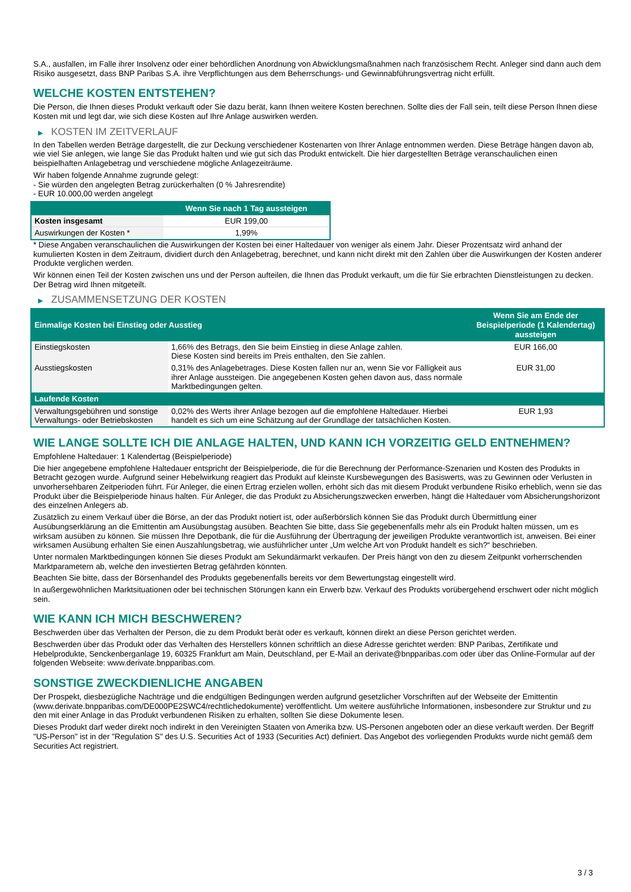S.A., ausfallen, im Falle ihrer Insolvenz oder einer behördlichen Anordnung von Abwicklungsmaßnahmen nach französischem Recht. Anleger sind dann auch dem Risiko ausgesetzt, dass BNP Paribas S.A. ihre Verpflichtungen aus dem Beherrschungs- und Gewinnabführungsvertrag nicht erfüllt.
WELCHE KOSTEN ENTSTEHEN?
Die Person, die Ihnen dieses Produkt verkauft oder Sie dazu berät, kann Ihnen weitere Kosten berechnen. Sollte dies der Fall sein, teilt diese Person Ihnen diese Kosten mit und legt dar, wie sich diese Kosten auf Ihre Anlage auswirken werden.
▶ KOSTEN IM ZEITVERLAUF
In den Tabellen werden Beträge dargestellt, die zur Deckung verschiedener Kostenarten von Ihrer Anlage entnommen werden. Diese Beträge hängen davon ab, wie viel Sie anlegen, wie lange Sie das Produkt halten und wie gut sich das Produkt entwickelt. Die hier dargestellten Beträge veranschaulichen einen beispielhaften Anlagebetrag und verschiedene mögliche Anlagezeiträume.
Wir haben folgende Annahme zugrunde gelegt:
- Sie würden den angelegten Betrag zurückerhalten (0 % Jahresrendite)
- EUR 10.000,00 werden angelegt
| | Wenn Sie nach 1 Tag aussteigen |
| --- | --- |
| Kosten insgesamt | EUR 199,00 |
| Auswirkungen der Kosten * | 1,99% |
* Diese Angaben veranschaulichen die Auswirkungen der Kosten bei einer Haltedauer von weniger als einem Jahr. Dieser Prozentsatz wird anhand der kumulierten Kosten in dem Zeitraum, dividiert durch den Anlagebetrag, berechnet, und kann nicht direkt mit den Zahlen über die Auswirkungen der Kosten anderer Produkte verglichen werden.
Wir können einen Teil der Kosten zwischen uns und der Person aufteilen, die Ihnen das Produkt verkauft, um die für Sie erbrachten Dienstleistungen zu decken. Der Betrag wird Ihnen mitgeteilt.
▶ ZUSAMMENSETZUNG DER KOSTEN
| Einmalige Kosten bei Einstieg oder Ausstieg | | Wenn Sie am Ende der Beispielperiode (1 Kalendertag) aussteigen |
| --- | --- | --- |
| Einstiegskosten | 1,66% des Betrags, den Sie beim Einstieg in diese Anlage zahlen. Diese Kosten sind bereits im Preis enthalten, den Sie zahlen. | EUR 166,00 |
| Ausstiegskosten | 0,31% des Anlagebetrages. Diese Kosten fallen nur an, wenn Sie vor Fälligkeit aus ihrer Anlage aussteigen. Die angegebenen Kosten gehen davon aus, dass normale Marktbedingungen gelten. | EUR 31,00 |
| Laufende Kosten | | |
| Verwaltungsgebühren und sonstige Verwaltungs- oder Betriebskosten | 0,02% des Werts ihrer Anlage bezogen auf die empfohlene Haltedauer. Hierbei handelt es sich um eine Schätzung auf der Grundlage der tatsächlichen Kosten. | EUR 1,93 |
WIE LANGE SOLLTE ICH DIE ANLAGE HALTEN, UND KANN ICH VORZEITIG GELD ENTNEHMEN?
Empfohlene Haltedauer: 1 Kalendertag (Beispielperiode)
Die hier angegebene empfohlene Haltedauer entspricht der Beispielperiode, die für die Berechnung der Performance-Szenarien und Kosten des Produkts in Betracht gezogen wurde. Aufgrund seiner Hebelwirkung reagiert das Produkt auf kleinste Kursbewegungen des Basiswerts, was zu Gewinnen oder Verlusten in unvorhersehbaren Zeitperioden führt. Für Anleger, die einen Ertrag erzielen wollen, erhöht sich das mit diesem Produkt verbundene Risiko erheblich, wenn sie das Produkt über die Beispielperiode hinaus halten. Für Anleger, die das Produkt zu Absicherungszwecken erwerben, hängt die Haltedauer vom Absicherungshorizont des einzelnen Anlegers ab.
Zusätzlich zu einem Verkauf über die Börse, an der das Produkt notiert ist, oder außerbörslich können Sie das Produkt durch Übermittlung einer Ausübungserklärung an die Emittentin am Ausübungstag ausüben. Beachten Sie bitte, dass Sie gegebenenfalls mehr als ein Produkt halten müssen, um es wirksam ausüben zu können. Sie müssen Ihre Depotbank, die für die Ausführung der Übertragung der jeweiligen Produkte verantwortlich ist, anweisen. Bei einer wirksamen Ausübung erhalten Sie einen Auszahlungsbetrag, wie ausführlicher unter „Um welche Art von Produkt handelt es sich?“ beschrieben.
Unter normalen Marktbedingungen können Sie dieses Produkt am Sekundärmarkt verkaufen. Der Preis hängt von den zu diesem Zeitpunkt vorherrschenden Marktparametern ab, welche den investierten Betrag gefährden könnten.
Beachten Sie bitte, dass der Börsenhandel des Produkts gegebenenfalls bereits vor dem Bewertungstag eingestellt wird.
In außergewöhnlichen Marktsituationen oder bei technischen Störungen kann ein Erwerb bzw. Verkauf des Produkts vorübergehend erschwert oder nicht möglich sein.
WIE KANN ICH MICH BESCHWEREN?
Beschwerden über das Verhalten der Person, die zu dem Produkt berät oder es verkauft, können direkt an diese Person gerichtet werden.
Beschwerden über das Produkt oder das Verhalten des Herstellers können schriftlich an diese Adresse gerichtet werden: BNP Paribas, Zertifikate und Hebelprodukte, Senckenberganlage 19, 60325 Frankfurt am Main, Deutschland, per E-Mail an derivate@bnpparibas.com oder über das Online-Formular auf der folgenden Webseite: www.derivate.bnpparibas.com.
SONSTIGE ZWECKDIENLICHE ANGABEN
Der Prospekt, diesbezügliche Nachträge und die endgültigen Bedingungen werden aufgrund gesetzlicher Vorschriften auf der Webseite der Emittentin (www.derivate.bnpparibas.com/DE000PE2SWC4/rechtlichedokumente) veröffentlicht. Um weitere ausführliche Informationen, insbesondere zur Struktur und zu den mit einer Anlage in das Produkt verbundenen Risiken zu erhalten, sollten Sie diese Dokumente lesen.
Dieses Produkt darf weder direkt noch indirekt in den Vereinigten Staaten von Amerika bzw. US-Personen angeboten oder an diese verkauft werden. Der Begriff "US-Person" ist in der "Regulation S" des U.S. Securities Act of 1933 (Securities Act) definiert. Das Angebot des vorliegenden Produkts wurde nicht gemäß dem Securities Act registriert.
3 / 3